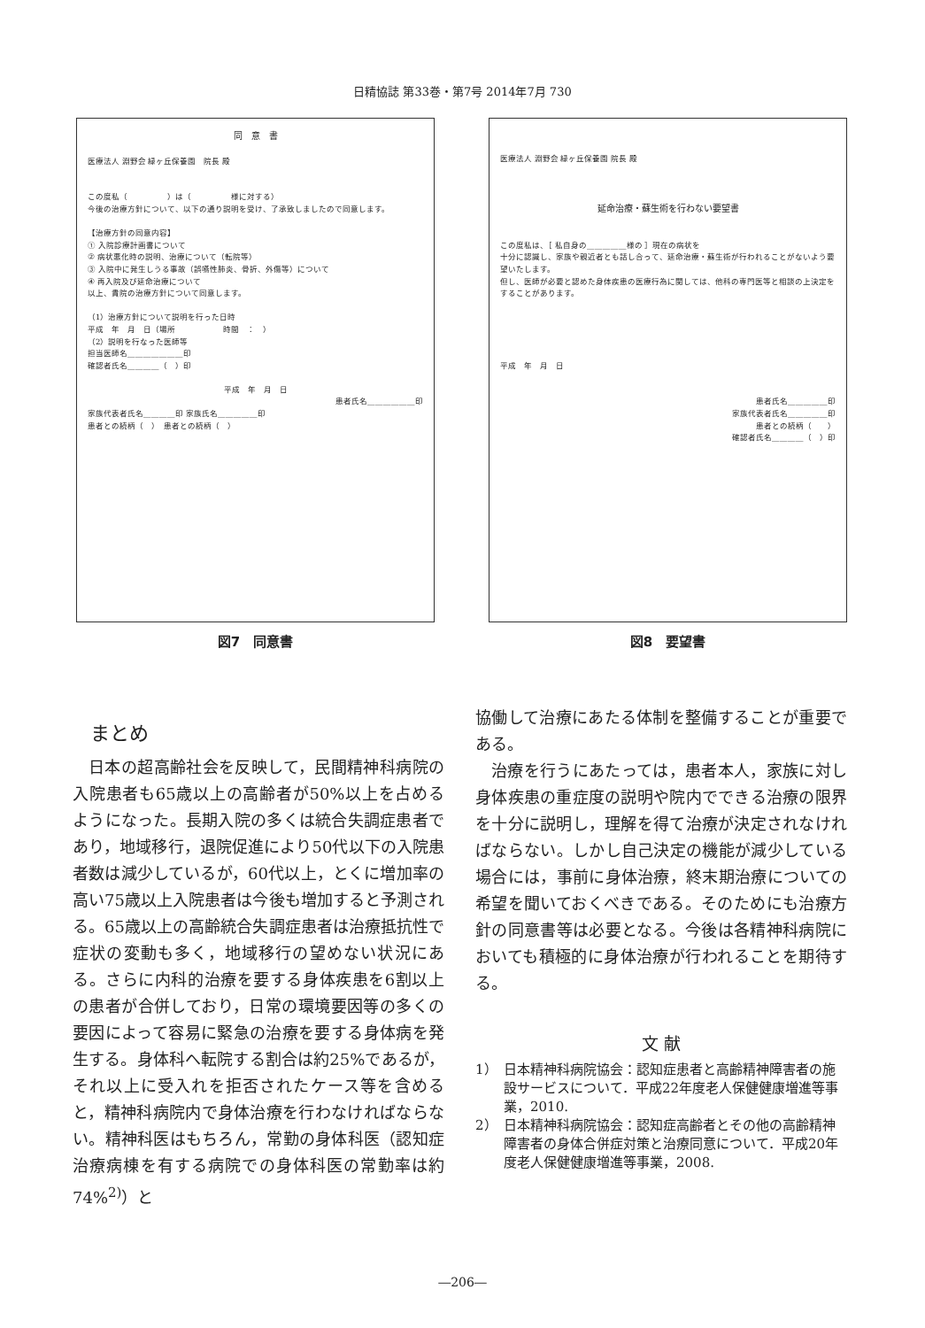日精協誌 第33巻・第7号 2014年7月 730
同　意　書
医療法人 淵野会 緑ヶ丘保養園　院長 殿
この度私（　　　　　）は（　　　　　様に対する）
今後の治療方針について、以下の通り説明を受け、了承致しましたので同意します。
【治療方針の同意内容】
① 入院診療計画書について
② 病状悪化時の説明、治療について（転院等）
③ 入院中に発生しうる事故（誤嚥性肺炎、骨折、外傷等）について
④ 再入院及び延命治療について
以上、貴院の治療方針について同意します。
（1）治療方針について説明を行った日時
平成　年　月　日（場所　　　　　　時間　：　）
（2）説明を行なった医師等
担当医師名＿＿＿＿＿＿＿印
確認者氏名＿＿＿＿（　）印
平成　年　月　日
患者氏名＿＿＿＿＿＿印
家族代表者氏名＿＿＿＿印 家族氏名＿＿＿＿＿印
患者との続柄（　）　患者との続柄（　）
図7　同意書
医療法人 淵野会 緑ヶ丘保養園 院長 殿
延命治療・蘇生術を行わない要望書
この度私は、［ 私自身の＿＿＿＿＿様の ］現在の病状を
十分に認識し、家族や親近者とも話し合って、延命治療・蘇生術が行われることがないよう要望いたします。
但し、医師が必要と認めた身体疾患の医療行為に関しては、他科の専門医等と相談の上決定をすることがあります。
平成　年　月　日
患者氏名＿＿＿＿＿印
家族代表者氏名＿＿＿＿＿印
患者との続柄（　　）
確認者氏名＿＿＿＿（　）印
図8　要望書
まとめ
日本の超高齢社会を反映して，民間精神科病院の入院患者も65歳以上の高齢者が50%以上を占めるようになった。長期入院の多くは統合失調症患者であり，地域移行，退院促進により50代以下の入院患者数は減少しているが，60代以上，とくに増加率の高い75歳以上入院患者は今後も増加すると予測される。65歳以上の高齢統合失調症患者は治療抵抗性で症状の変動も多く，地域移行の望めない状況にある。さらに内科的治療を要する身体疾患を6割以上の患者が合併しており，日常の環境要因等の多くの要因によって容易に緊急の治療を要する身体病を発生する。身体科へ転院する割合は約25%であるが，それ以上に受入れを拒否されたケース等を含めると，精神科病院内で身体治療を行わなければならない。精神科医はもちろん，常勤の身体科医（認知症治療病棟を有する病院での身体科医の常勤率は約74%<sup>2)</sup>）と
協働して治療にあたる体制を整備することが重要である。
治療を行うにあたっては，患者本人，家族に対し身体疾患の重症度の説明や院内でできる治療の限界を十分に説明し，理解を得て治療が決定されなければならない。しかし自己決定の機能が減少している場合には，事前に身体治療，終末期治療についての希望を聞いておくべきである。そのためにも治療方針の同意書等は必要となる。今後は各精神科病院においても積極的に身体治療が行われることを期待する。
文 献
1） 日本精神科病院協会：認知症患者と高齢精神障害者の施設サービスについて．平成22年度老人保健健康増進等事業，2010.
2） 日本精神科病院協会：認知症高齢者とその他の高齢精神障害者の身体合併症対策と治療同意について．平成20年度老人保健健康増進等事業，2008.
―206―